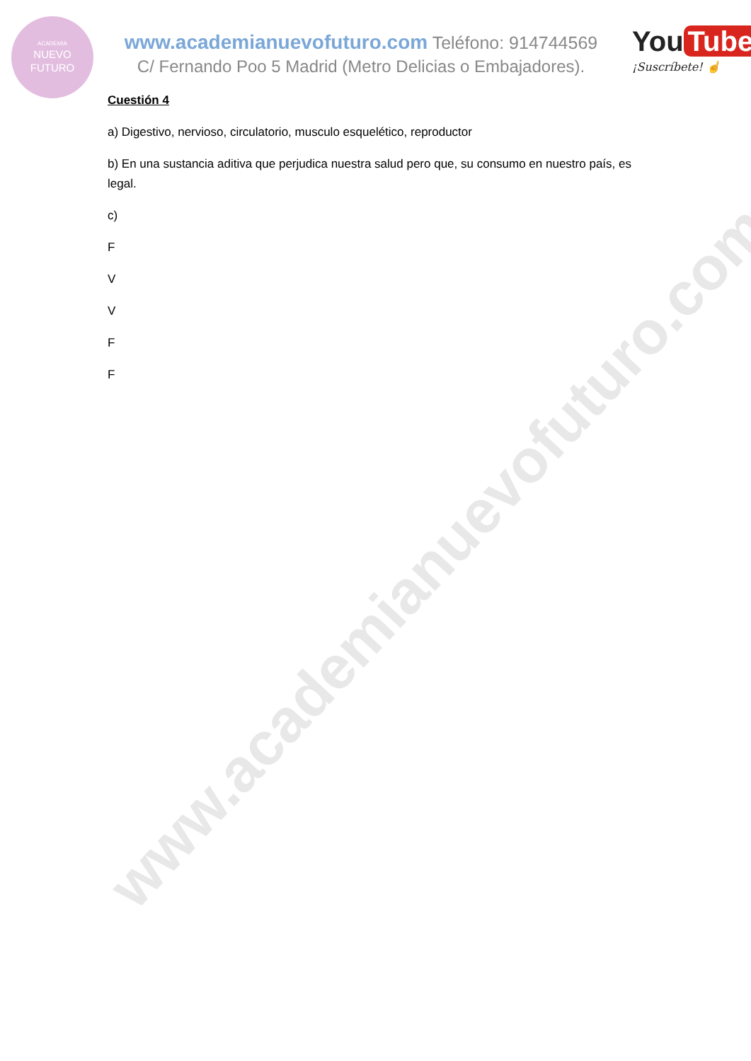www.academianuevofuturo.com
ACADEMIA
NUEVO
FUTURO
www.academianuevofuturo.com Teléfono: 914744569
C/ Fernando Poo 5 Madrid (Metro Delicias o Embajadores).
You Tube
¡Suscríbete! ☝
Cuestión 4
a) Digestivo, nervioso, circulatorio, musculo esquelético, reproductor
b) En una sustancia aditiva que perjudica nuestra salud pero que, su consumo en nuestro país, es legal.
c)
F
V
V
F
F